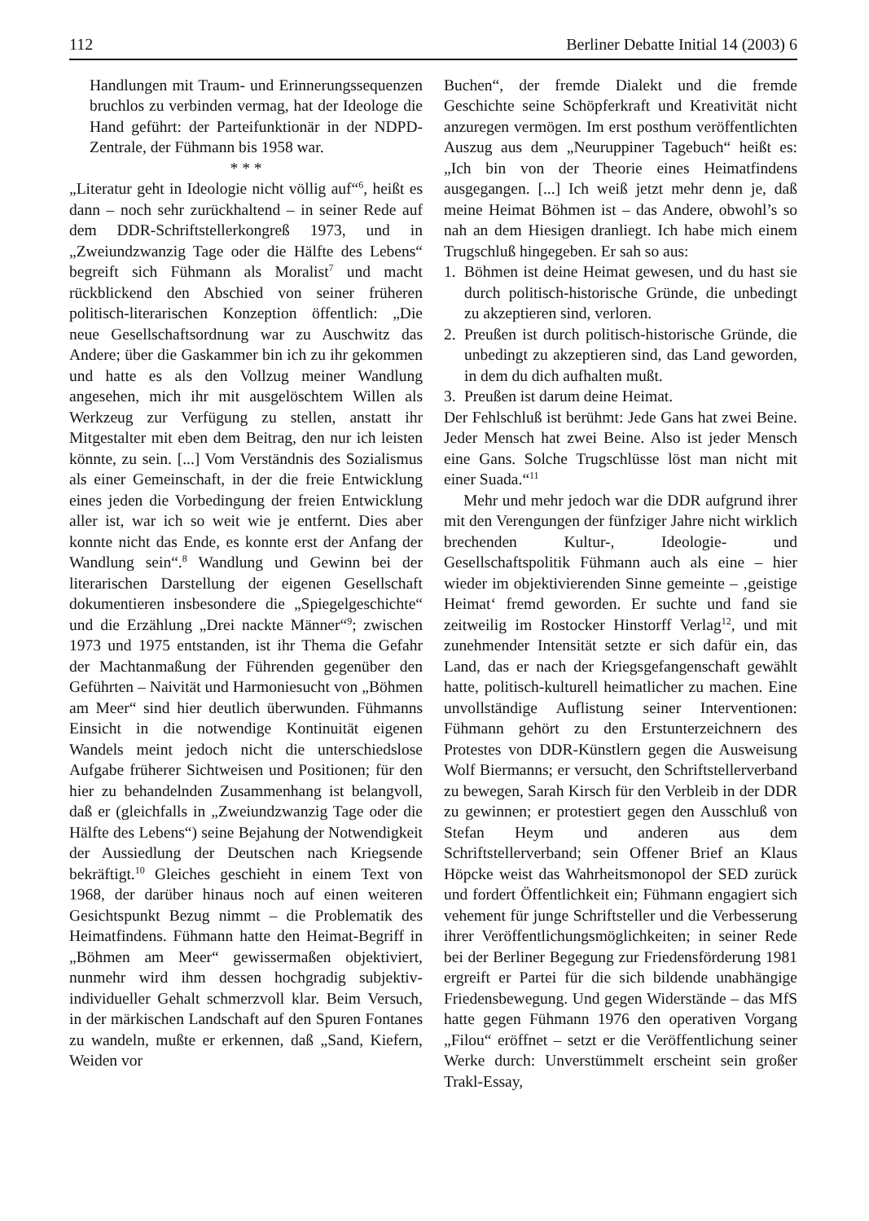112 Berliner Debatte Initial 14 (2003) 6
Handlungen mit Traum- und Erinnerungssequenzen bruchlos zu verbinden vermag, hat der Ideologe die Hand geführt: der Parteifunktionär in der NDPD-Zentrale, der Fühmann bis 1958 war.
* * *
„Literatur geht in Ideologie nicht völlig auf“<sup>6</sup>, heißt es dann – noch sehr zurückhaltend – in seiner Rede auf dem DDR-Schriftstellerkongreß 1973, und in „Zweiundzwanzig Tage oder die Hälfte des Lebens“ begreift sich Fühmann als Moralist<sup>7</sup> und macht rückblickend den Abschied von seiner früheren politisch-literarischen Konzeption öffentlich: „Die neue Gesellschaftsordnung war zu Auschwitz das Andere; über die Gaskammer bin ich zu ihr gekommen und hatte es als den Vollzug meiner Wandlung angesehen, mich ihr mit ausgelöschtem Willen als Werkzeug zur Verfügung zu stellen, anstatt ihr Mitgestalter mit eben dem Beitrag, den nur ich leisten könnte, zu sein. [...] Vom Verständnis des Sozialismus als einer Gemeinschaft, in der die freie Entwicklung eines jeden die Vorbedingung der freien Entwicklung aller ist, war ich so weit wie je entfernt. Dies aber konnte nicht das Ende, es konnte erst der Anfang der Wandlung sein“.<sup>8</sup> Wandlung und Gewinn bei der literarischen Darstellung der eigenen Gesellschaft dokumentieren insbesondere die „Spiegelgeschichte“ und die Erzählung „Drei nackte Männer“<sup>9</sup>; zwischen 1973 und 1975 entstanden, ist ihr Thema die Gefahr der Machtanmaßung der Führenden gegenüber den Geführten – Naivität und Harmoniesucht von „Böhmen am Meer“ sind hier deutlich überwunden. Fühmanns Einsicht in die notwendige Kontinuität eigenen Wandels meint jedoch nicht die unterschiedslose Aufgabe früherer Sichtweisen und Positionen; für den hier zu behandelnden Zusammenhang ist belangvoll, daß er (gleichfalls in „Zweiundzwanzig Tage oder die Hälfte des Lebens“) seine Bejahung der Notwendigkeit der Aussiedlung der Deutschen nach Kriegsende bekräftigt.<sup>10</sup> Gleiches geschieht in einem Text von 1968, der darüber hinaus noch auf einen weiteren Gesichtspunkt Bezug nimmt – die Problematik des Heimatfindens. Fühmann hatte den Heimat-Begriff in „Böhmen am Meer“ gewissermaßen objektiviert, nunmehr wird ihm dessen hochgradig subjektiv-individueller Gehalt schmerzvoll klar. Beim Versuch, in der märkischen Landschaft auf den Spuren Fontanes zu wandeln, mußte er erkennen, daß „Sand, Kiefern, Weiden vor
Buchen“, der fremde Dialekt und die fremde Geschichte seine Schöpferkraft und Kreativität nicht anzuregen vermögen. Im erst posthum veröffentlichten Auszug aus dem „Neuruppiner Tagebuch“ heißt es: „Ich bin von der Theorie eines Heimatfindens ausgegangen. [...] Ich weiß jetzt mehr denn je, daß meine Heimat Böhmen ist – das Andere, obwohl’s so nah an dem Hiesigen dranliegt. Ich habe mich einem Trugschluß hingegeben. Er sah so aus:
1. Böhmen ist deine Heimat gewesen, und du hast sie durch politisch-historische Gründe, die unbedingt zu akzeptieren sind, verloren.
2. Preußen ist durch politisch-historische Gründe, die unbedingt zu akzeptieren sind, das Land geworden, in dem du dich aufhalten mußt.
3. Preußen ist darum deine Heimat.
Der Fehlschluß ist berühmt: Jede Gans hat zwei Beine. Jeder Mensch hat zwei Beine. Also ist jeder Mensch eine Gans. Solche Trugschlüsse löst man nicht mit einer Suada.“<sup>11</sup>
Mehr und mehr jedoch war die DDR aufgrund ihrer mit den Verengungen der fünfziger Jahre nicht wirklich brechenden Kultur-, Ideologie- und Gesellschaftspolitik Fühmann auch als eine – hier wieder im objektivierenden Sinne gemeinte – ‚geistige Heimat‘ fremd geworden. Er suchte und fand sie zeitweilig im Rostocker Hinstorff Verlag<sup>12</sup>, und mit zunehmender Intensität setzte er sich dafür ein, das Land, das er nach der Kriegsgefangenschaft gewählt hatte, politisch-kulturell heimatlicher zu machen. Eine unvollständige Auflistung seiner Interventionen: Fühmann gehört zu den Erstunterzeichnern des Protestes von DDR-Künstlern gegen die Ausweisung Wolf Biermanns; er versucht, den Schriftstellerverband zu bewegen, Sarah Kirsch für den Verbleib in der DDR zu gewinnen; er protestiert gegen den Ausschluß von Stefan Heym und anderen aus dem Schriftstellerverband; sein Offener Brief an Klaus Höpcke weist das Wahrheitsmonopol der SED zurück und fordert Öffentlichkeit ein; Fühmann engagiert sich vehement für junge Schriftsteller und die Verbesserung ihrer Veröffentlichungsmöglichkeiten; in seiner Rede bei der Berliner Begegung zur Friedensförderung 1981 ergreift er Partei für die sich bildende unabhängige Friedensbewegung. Und gegen Widerstände – das MfS hatte gegen Fühmann 1976 den operativen Vorgang „Filou“ eröffnet – setzt er die Veröffentlichung seiner Werke durch: Unverstümmelt erscheint sein großer Trakl-Essay,